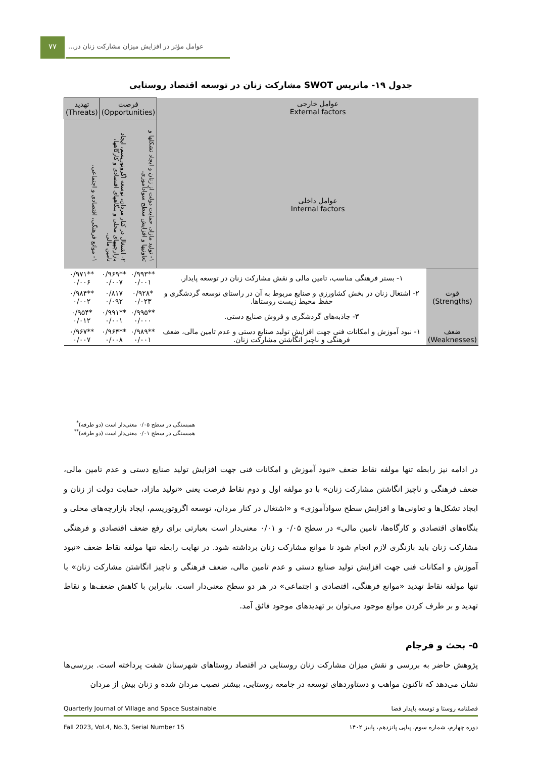۷۷
عوامل مؤثر در افزایش میزان مشارکت زنان در...
جدول ۱۹- ماتریس SWOT مشارکت زنان در توسعه اقتصاد روستایی
| عوامل خارجی External factors عوامل داخلی Internal factors | | فرصت (Opportunities) | | تهدید (Threats) |
| | | ۱- تولید مازاد، حمایت دولت از زنان و ایجاد تشکلها و تعاونیها و افزایش سطح سوادآموزی. | ۲- اشتغال در کنار مردان، توسعه اگروتوریسم، ایجاد بازارچههای محلی و بنگاههای اقتصادی و کارگاهها، تامین مالی. | ۱- موانع فرهنگی، اقتصادی و اجتماعی. |
| قوت (Strengths) | ۱- بستر فرهنگی مناسب، تامین مالی و نقش مشارکت زنان در توسعه پایدار. | **۰/۹۹۳ ۰/۰۰۱ | **۰/۹۶۹ ۰/۰۰۷ | **۰/۹۷۱ ۰/۰۰۶ |
| | ۲- اشتغال زنان در بخش کشاورزی و صنایع مربوط به آن در راستای توسعه گردشگری و حفظ محیط زیست روستاها. | *۰/۹۲۸ ۰/۰۲۳ | ۰/۸۱۷ ۰/۰۹۲ | **۰/۹۸۴ ۰/۰۰۲ |
| | ۳- جاذبه‌های گردشگری و فروش صنایع دستی. | **۰/۹۹۵ ۰/۰۰۰ | **۰/۹۹۱ ۰/۰۰۱ | *۰/۹۵۴ ۰/۰۱۲ |
| ضعف (Weaknesses) | ۱- نبود آموزش و امکانات فنی جهت افزایش تولید صنایع دستی و عدم تامین مالی، ضعف فرهنگی و ناچیز انگاشتن مشارکت زنان. | **۰/۹۸۹ ۰/۰۰۱ | **۰/۹۶۴ ۰/۰۰۸ | **۰/۹۶۷ ۰/۰۰۷ |
همبستگی در سطح ۰/۰۵ معنی‌دار است (دو طرفه)<sup>*</sup>
همبستگی در سطح ۰/۰۱ معنی‌دار است (دو طرفه)<sup>**</sup>
در ادامه نیز رابطه تنها مولفه نقاط ضعف «نبود آموزش و امکانات فنی جهت افزایش تولید صنایع دستی و عدم تامین مالی، ضعف فرهنگی و ناچیز انگاشتن مشارکت زنان» با دو مولفه اول و دوم نقاط فرصت یعنی «تولید مازاد، حمایت دولت از زنان و ایجاد تشکل‌ها و تعاونی‌ها و افزایش سطح سوادآموزی» و «اشتغال در کنار مردان، توسعه اگروتوریسم، ایجاد بازارچه‌های محلی و بنگاه‌های اقتصادی و کارگاه‌ها، تامین مالی» در سطح ۰/۰۵ و ۰/۰۱ معنی‌دار است بعبارتی برای رفع ضعف اقتصادی و فرهنگی مشارکت زنان باید بازنگری لازم انجام شود تا موانع مشارکت زنان برداشته شود. در نهایت رابطه تنها مولفه نقاط ضعف «نبود آموزش و امکانات فنی جهت افزایش تولید صنایع دستی و عدم تامین مالی، ضعف فرهنگی و ناچیز انگاشتن مشارکت زنان» با تنها مولفه نقاط تهدید «موانع فرهنگی، اقتصادی و اجتماعی» در هر دو سطح معنی‌دار است. بنابراین با کاهش ضعف‌ها و نقاط تهدید و بر طرف کردن موانع موجود می‌توان بر تهدیدهای موجود فائق آمد.
۵- بحث و فرجام
پژوهش حاضر به بررسی و نقش میزان مشارکت زنان روستایی در اقتصاد روستاهای شهرستان شفت پرداخته است. بررسی‌ها نشان می‌دهد که تاکنون مواهب و دستاوردهای توسعه در جامعه روستایی، بیشتر نصیب مردان شده و زنان بیش از مردان
Quarterly Journal of Village and Space Sustainable فصلنامه روستا و توسعه پایدار فضا
Fall 2023, Vol.4, No.3, Serial Number 15 دوره چهارم، شماره سوم، پیاپی پانزدهم، پاییز ۱۴۰۲